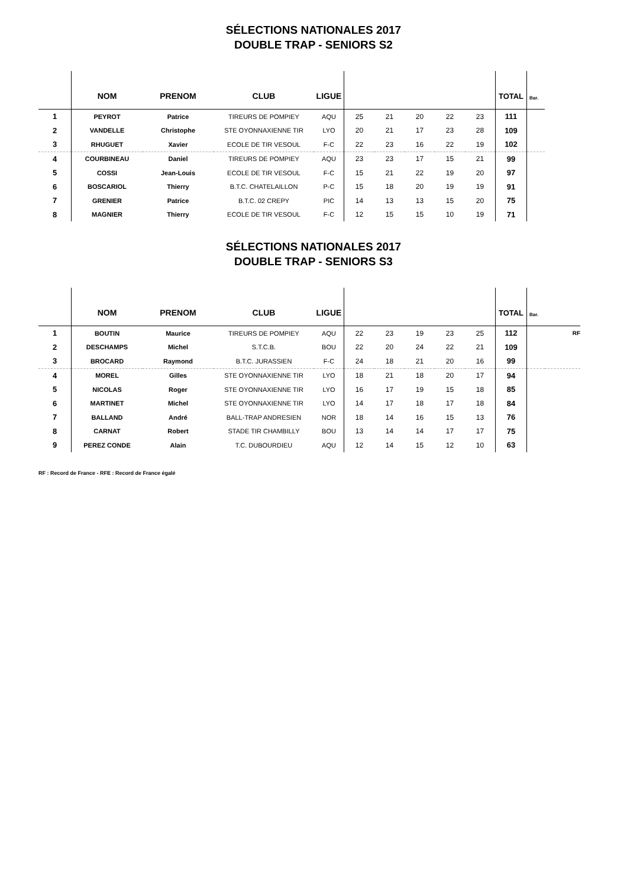SÉLECTIONS NATIONALES 2017
DOUBLE TRAP - SENIORS S2
| | NOM | PRENOM | CLUB | LIGUE | | | | | | TOTAL | Bar. |
| --- | --- | --- | --- | --- | --- | --- | --- | --- | --- | --- | --- |
| 1 | PEYROT | Patrice | TIREURS DE POMPIEY | AQU | 25 | 21 | 20 | 22 | 23 | 111 | |
| 2 | VANDELLE | Christophe | STE OYONNAXIENNE TIR | LYO | 20 | 21 | 17 | 23 | 28 | 109 | |
| 3 | RHUGUET | Xavier | ECOLE DE TIR VESOUL | F-C | 22 | 23 | 16 | 22 | 19 | 102 | |
| 4 | COURBINEAU | Daniel | TIREURS DE POMPIEY | AQU | 23 | 23 | 17 | 15 | 21 | 99 | |
| 5 | COSSI | Jean-Louis | ECOLE DE TIR VESOUL | F-C | 15 | 21 | 22 | 19 | 20 | 97 | |
| 6 | BOSCARIOL | Thierry | B.T.C. CHATELAILLON | P-C | 15 | 18 | 20 | 19 | 19 | 91 | |
| 7 | GRENIER | Patrice | B.T.C. 02 CREPY | PIC | 14 | 13 | 13 | 15 | 20 | 75 | |
| 8 | MAGNIER | Thierry | ECOLE DE TIR VESOUL | F-C | 12 | 15 | 15 | 10 | 19 | 71 | |
SÉLECTIONS NATIONALES 2017
DOUBLE TRAP - SENIORS S3
| | NOM | PRENOM | CLUB | LIGUE | | | | | | TOTAL | Bar. | |
| --- | --- | --- | --- | --- | --- | --- | --- | --- | --- | --- | --- | --- |
| 1 | BOUTIN | Maurice | TIREURS DE POMPIEY | AQU | 22 | 23 | 19 | 23 | 25 | 112 | | RF |
| 2 | DESCHAMPS | Michel | S.T.C.B. | BOU | 22 | 20 | 24 | 22 | 21 | 109 | | |
| 3 | BROCARD | Raymond | B.T.C. JURASSIEN | F-C | 24 | 18 | 21 | 20 | 16 | 99 | | |
| 4 | MOREL | Gilles | STE OYONNAXIENNE TIR | LYO | 18 | 21 | 18 | 20 | 17 | 94 | | |
| 5 | NICOLAS | Roger | STE OYONNAXIENNE TIR | LYO | 16 | 17 | 19 | 15 | 18 | 85 | | |
| 6 | MARTINET | Michel | STE OYONNAXIENNE TIR | LYO | 14 | 17 | 18 | 17 | 18 | 84 | | |
| 7 | BALLAND | André | BALL-TRAP ANDRESIEN | NOR | 18 | 14 | 16 | 15 | 13 | 76 | | |
| 8 | CARNAT | Robert | STADE TIR CHAMBILLY | BOU | 13 | 14 | 14 | 17 | 17 | 75 | | |
| 9 | PEREZ CONDE | Alain | T.C. DUBOURDIEU | AQU | 12 | 14 | 15 | 12 | 10 | 63 | | |
RF : Record de France - RFE : Record de France égalé